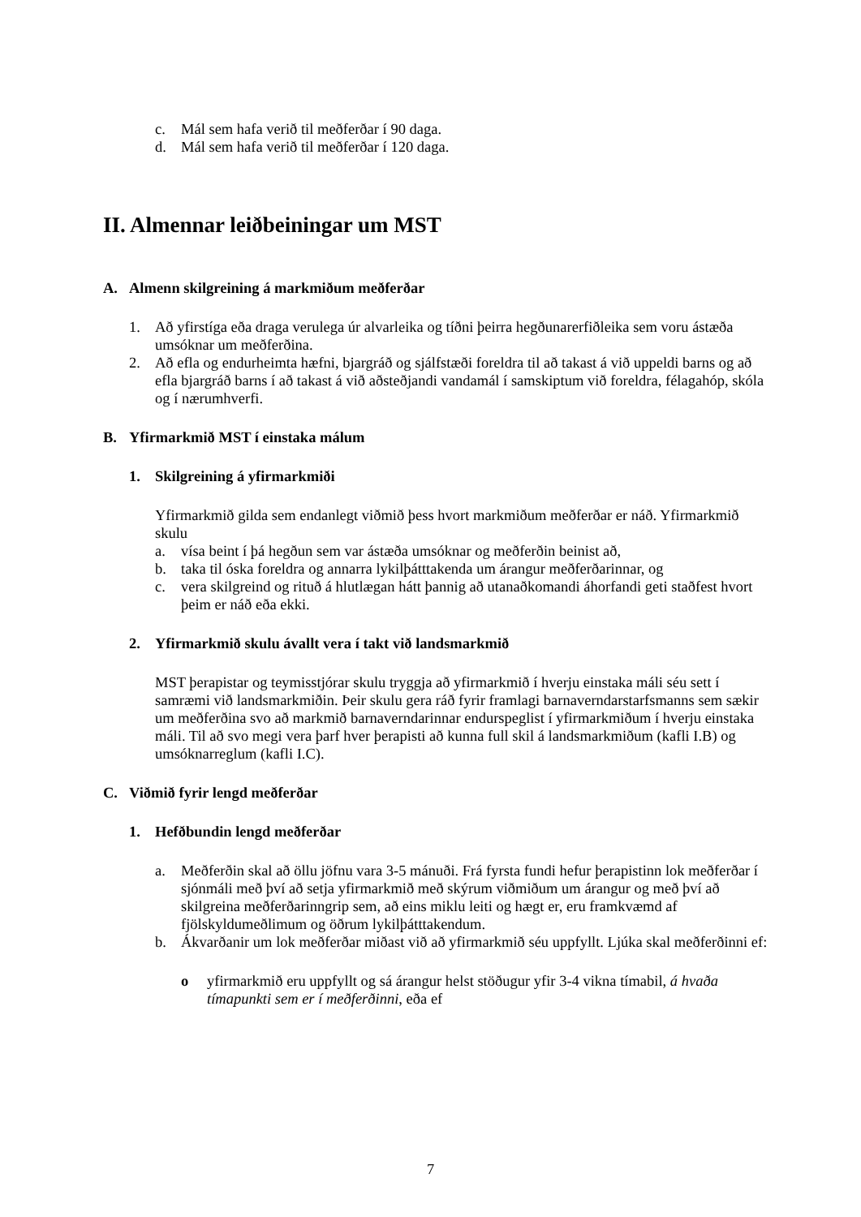c. Mál sem hafa verið til meðferðar í 90 daga.
d. Mál sem hafa verið til meðferðar í 120 daga.
II. Almennar leiðbeiningar um MST
A. Almenn skilgreining á markmiðum meðferðar
1. Að yfirstíga eða draga verulega úr alvarleika og tíðni þeirra hegðunarerfiðleika sem voru ástæða umsóknar um meðferðina.
2. Að efla og endurheimta hæfni, bjargráð og sjálfstæði foreldra til að takast á við uppeldi barns og að efla bjargráð barns í að takast á við aðsteðjandi vandamál í samskiptum við foreldra, félagahóp, skóla og í nærumhverfi.
B. Yfirmarkmið MST í einstaka málum
1. Skilgreining á yfirmarkmiði
Yfirmarkmið gilda sem endanlegt viðmið þess hvort markmiðum meðferðar er náð. Yfirmarkmið skulu
a. vísa beint í þá hegðun sem var ástæða umsóknar og meðferðin beinist að,
b. taka til óska foreldra og annarra lykilþátttakenda um árangur meðferðarinnar, og
c. vera skilgreind og rituð á hlutlægan hátt þannig að utanaðkomandi áhorfandi geti staðfest hvort þeim er náð eða ekki.
2. Yfirmarkmið skulu ávallt vera í takt við landsmarkmið
MST þerapistar og teymisstjórar skulu tryggja að yfirmarkmið í hverju einstaka máli séu sett í samræmi við landsmarkmiðin. Þeir skulu gera ráð fyrir framlagi barnaverndarstarfsmanns sem sækir um meðferðina svo að markmið barnaverndarinnar endurspeglist í yfirmarkmiðum í hverju einstaka máli. Til að svo megi vera þarf hver þerapisti að kunna full skil á landsmarkmiðum (kafli I.B) og umsóknarreglum (kafli I.C).
C. Viðmið fyrir lengd meðferðar
1. Hefðbundin lengd meðferðar
a. Meðferðin skal að öllu jöfnu vara 3-5 mánuði. Frá fyrsta fundi hefur þerapistinn lok meðferðar í sjónmáli með því að setja yfirmarkmið með skýrum viðmiðum um árangur og með því að skilgreina meðferðarinngrip sem, að eins miklu leiti og hægt er, eru framkvæmd af fjölskyldumeðlimum og öðrum lykilþátttakendum.
b. Ákvarðanir um lok meðferðar miðast við að yfirmarkmið séu uppfyllt. Ljúka skal meðferðinni ef:
o yfirmarkmið eru uppfyllt og sá árangur helst stöðugur yfir 3-4 vikna tímabil, á hvaða tímapunkti sem er í meðferðinni, eða ef
7